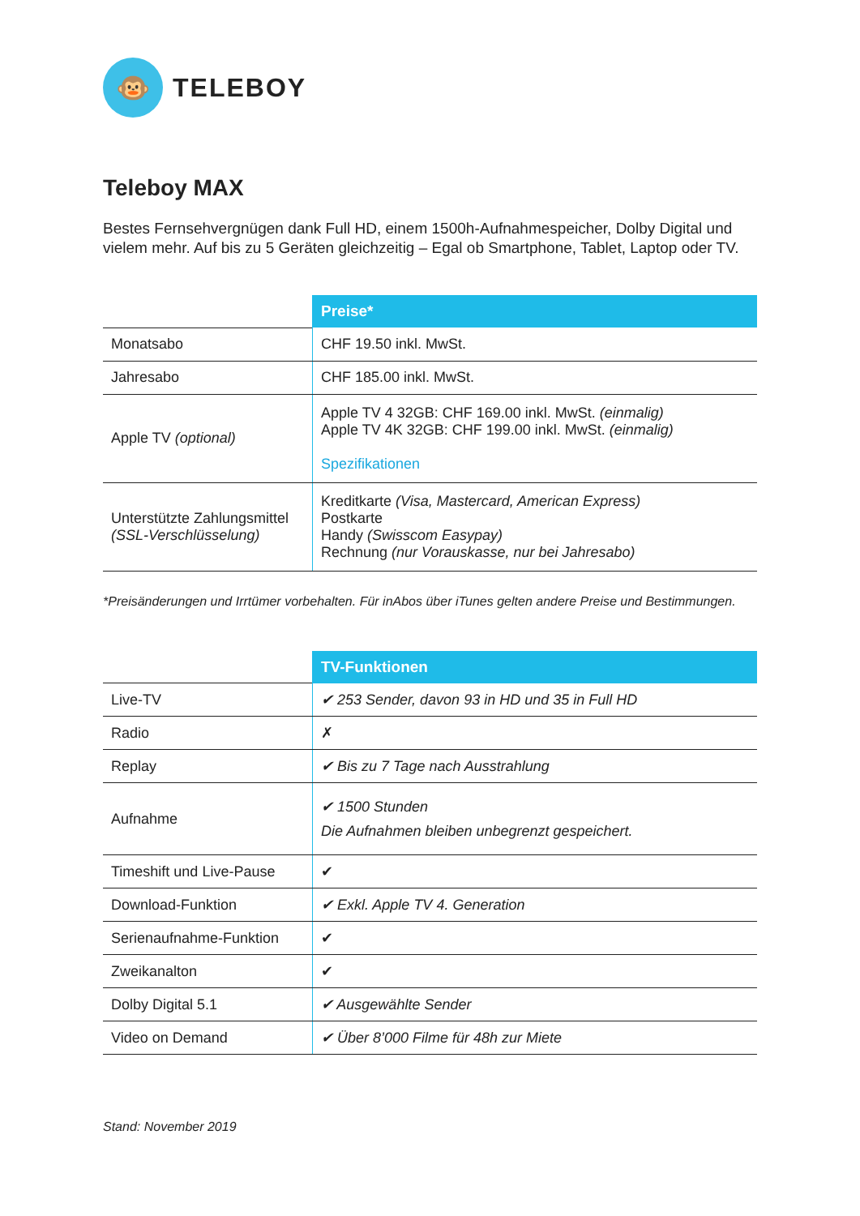🐵
TELEBOY
Teleboy MAX
Bestes Fernsehvergnügen dank Full HD, einem 1500h-Aufnahmespeicher, Dolby Digital und vielem mehr. Auf bis zu 5 Geräten gleichzeitig – Egal ob Smartphone, Tablet, Laptop oder TV.
| | Preise* |
| Monatsabo | CHF 19.50 inkl. MwSt. |
| Jahresabo | CHF 185.00 inkl. MwSt. |
| Apple TV (optional) | Apple TV 4 32GB: CHF 169.00 inkl. MwSt. (einmalig) Apple TV 4K 32GB: CHF 199.00 inkl. MwSt. (einmalig) Spezifikationen |
| Unterstützte Zahlungsmittel (SSL-Verschlüsselung) | Kreditkarte (Visa, Mastercard, American Express) Postkarte Handy (Swisscom Easypay) Rechnung (nur Vorauskasse, nur bei Jahresabo) |
*Preisänderungen und Irrtümer vorbehalten. Für inAbos über iTunes gelten andere Preise und Bestimmungen.
| | TV-Funktionen |
| Live-TV | ✔ 253 Sender, davon 93 in HD und 35 in Full HD |
| Radio | ✗ |
| Replay | ✔ Bis zu 7 Tage nach Ausstrahlung |
| Aufnahme | ✔ 1500 Stunden Die Aufnahmen bleiben unbegrenzt gespeichert. |
| Timeshift und Live-Pause | ✔ |
| Download-Funktion | ✔ Exkl. Apple TV 4. Generation |
| Serienaufnahme-Funktion | ✔ |
| Zweikanalton | ✔ |
| Dolby Digital 5.1 | ✔ Ausgewählte Sender |
| Video on Demand | ✔ Über 8’000 Filme für 48h zur Miete |
Stand: November 2019